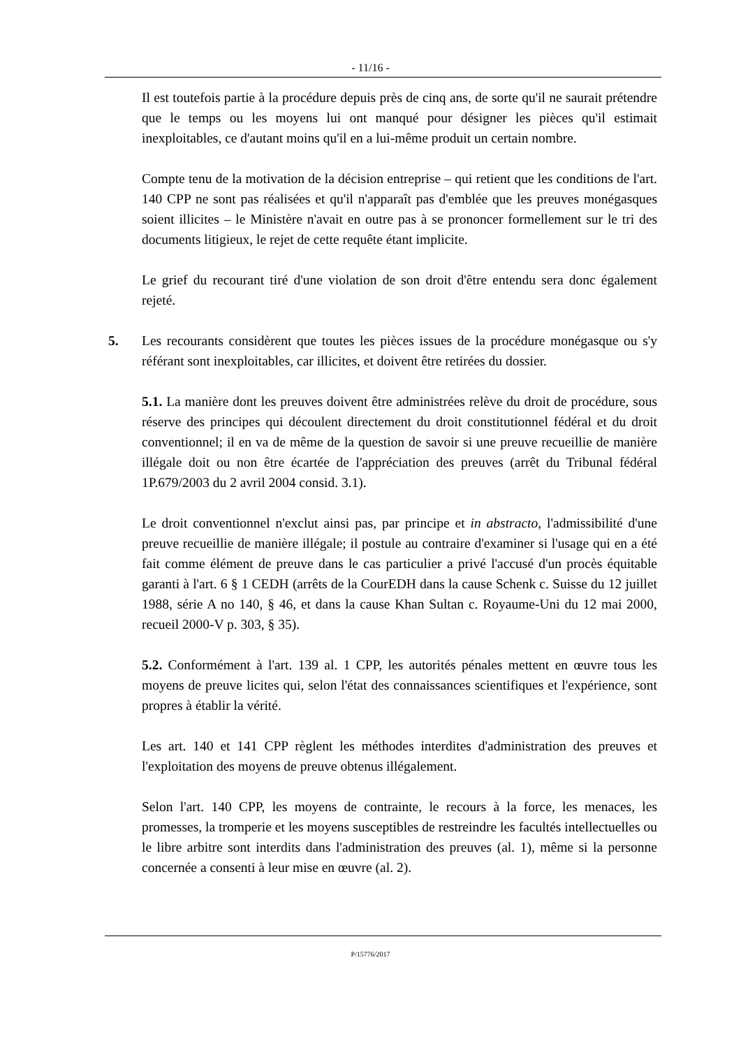- 11/16 -
Il est toutefois partie à la procédure depuis près de cinq ans, de sorte qu'il ne saurait prétendre que le temps ou les moyens lui ont manqué pour désigner les pièces qu'il estimait inexploitables, ce d'autant moins qu'il en a lui-même produit un certain nombre.
Compte tenu de la motivation de la décision entreprise – qui retient que les conditions de l'art. 140 CPP ne sont pas réalisées et qu'il n'apparaît pas d'emblée que les preuves monégasques soient illicites – le Ministère n'avait en outre pas à se prononcer formellement sur le tri des documents litigieux, le rejet de cette requête étant implicite.
Le grief du recourant tiré d'une violation de son droit d'être entendu sera donc également rejeté.
5. Les recourants considèrent que toutes les pièces issues de la procédure monégasque ou s'y référant sont inexploitables, car illicites, et doivent être retirées du dossier.
5.1. La manière dont les preuves doivent être administrées relève du droit de procédure, sous réserve des principes qui découlent directement du droit constitutionnel fédéral et du droit conventionnel; il en va de même de la question de savoir si une preuve recueillie de manière illégale doit ou non être écartée de l'appréciation des preuves (arrêt du Tribunal fédéral 1P.679/2003 du 2 avril 2004 consid. 3.1).
Le droit conventionnel n'exclut ainsi pas, par principe et in abstracto, l'admissibilité d'une preuve recueillie de manière illégale; il postule au contraire d'examiner si l'usage qui en a été fait comme élément de preuve dans le cas particulier a privé l'accusé d'un procès équitable garanti à l'art. 6 § 1 CEDH (arrêts de la CourEDH dans la cause Schenk c. Suisse du 12 juillet 1988, série A no 140, § 46, et dans la cause Khan Sultan c. Royaume-Uni du 12 mai 2000, recueil 2000-V p. 303, § 35).
5.2. Conformément à l'art. 139 al. 1 CPP, les autorités pénales mettent en œuvre tous les moyens de preuve licites qui, selon l'état des connaissances scientifiques et l'expérience, sont propres à établir la vérité.
Les art. 140 et 141 CPP règlent les méthodes interdites d'administration des preuves et l'exploitation des moyens de preuve obtenus illégalement.
Selon l'art. 140 CPP, les moyens de contrainte, le recours à la force, les menaces, les promesses, la tromperie et les moyens susceptibles de restreindre les facultés intellectuelles ou le libre arbitre sont interdits dans l'administration des preuves (al. 1), même si la personne concernée a consenti à leur mise en œuvre (al. 2).
P/15776/2017